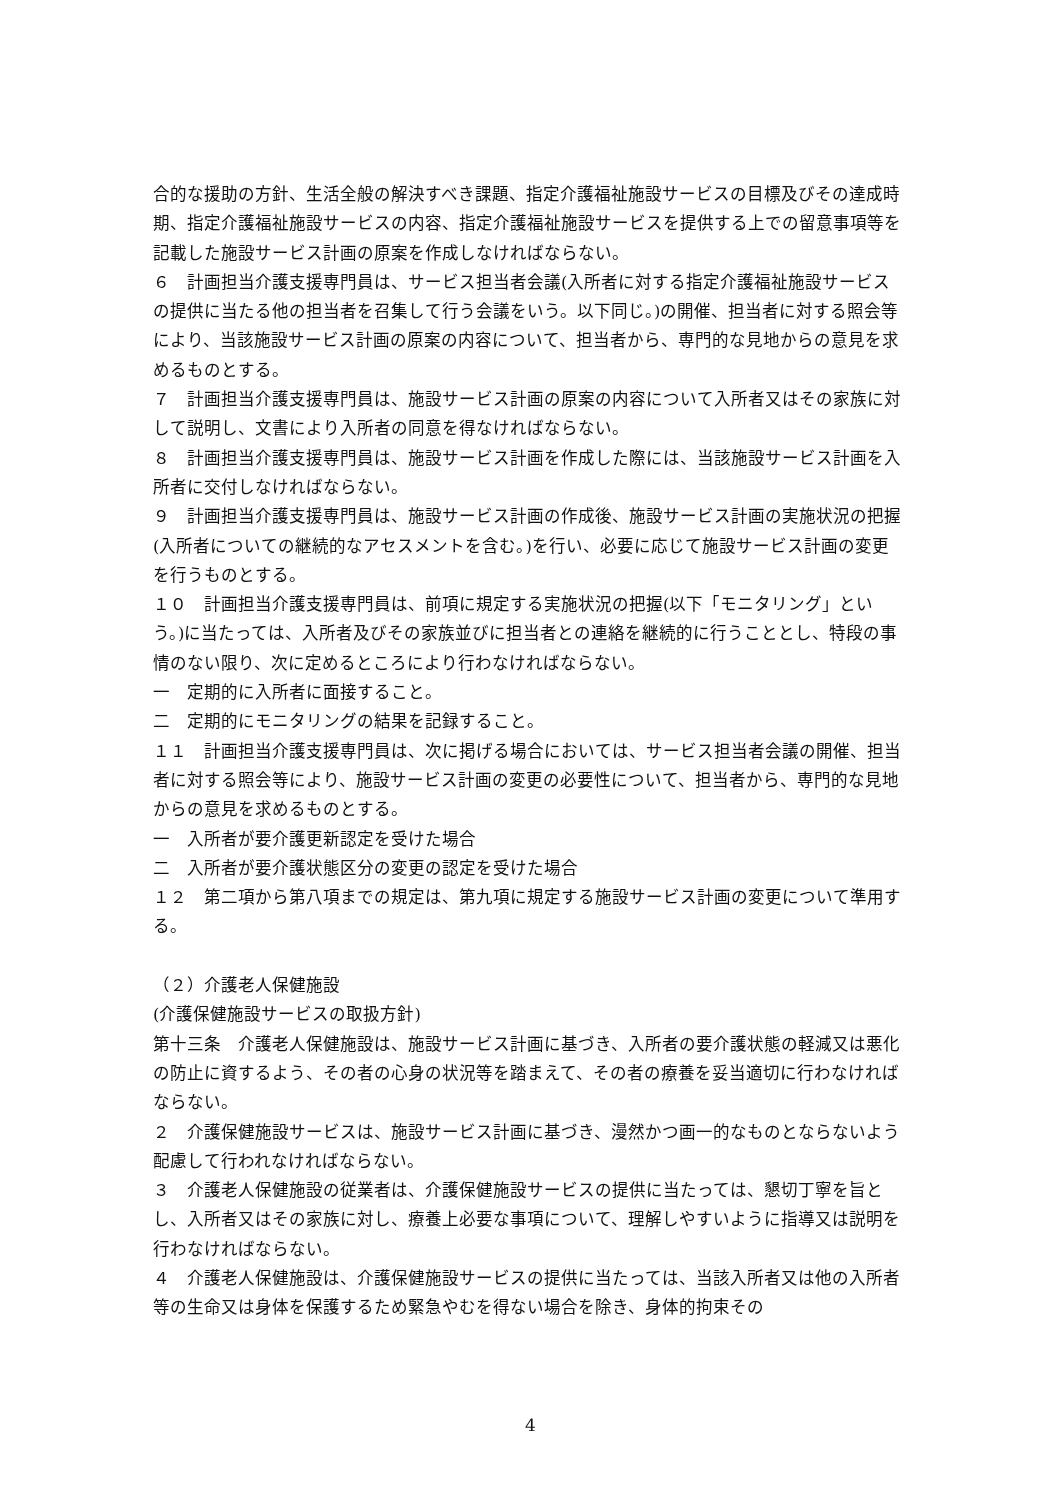合的な援助の方針、生活全般の解決すべき課題、指定介護福祉施設サービスの目標及びその達成時期、指定介護福祉施設サービスの内容、指定介護福祉施設サービスを提供する上での留意事項等を記載した施設サービス計画の原案を作成しなければならない。
６　計画担当介護支援専門員は、サービス担当者会議(入所者に対する指定介護福祉施設サービスの提供に当たる他の担当者を召集して行う会議をいう。以下同じ。)の開催、担当者に対する照会等により、当該施設サービス計画の原案の内容について、担当者から、専門的な見地からの意見を求めるものとする。
７　計画担当介護支援専門員は、施設サービス計画の原案の内容について入所者又はその家族に対して説明し、文書により入所者の同意を得なければならない。
８　計画担当介護支援専門員は、施設サービス計画を作成した際には、当該施設サービス計画を入所者に交付しなければならない。
９　計画担当介護支援専門員は、施設サービス計画の作成後、施設サービス計画の実施状況の把握(入所者についての継続的なアセスメントを含む。)を行い、必要に応じて施設サービス計画の変更を行うものとする。
１０　計画担当介護支援専門員は、前項に規定する実施状況の把握(以下「モニタリング」という。)に当たっては、入所者及びその家族並びに担当者との連絡を継続的に行うこととし、特段の事情のない限り、次に定めるところにより行わなければならない。
一　定期的に入所者に面接すること。
二　定期的にモニタリングの結果を記録すること。
１１　計画担当介護支援専門員は、次に掲げる場合においては、サービス担当者会議の開催、担当者に対する照会等により、施設サービス計画の変更の必要性について、担当者から、専門的な見地からの意見を求めるものとする。
一　入所者が要介護更新認定を受けた場合
二　入所者が要介護状態区分の変更の認定を受けた場合
１２　第二項から第八項までの規定は、第九項に規定する施設サービス計画の変更について準用する。
（２）介護老人保健施設
(介護保健施設サービスの取扱方針)
第十三条　介護老人保健施設は、施設サービス計画に基づき、入所者の要介護状態の軽減又は悪化の防止に資するよう、その者の心身の状況等を踏まえて、その者の療養を妥当適切に行わなければならない。
２　介護保健施設サービスは、施設サービス計画に基づき、漫然かつ画一的なものとならないよう配慮して行われなければならない。
３　介護老人保健施設の従業者は、介護保健施設サービスの提供に当たっては、懇切丁寧を旨とし、入所者又はその家族に対し、療養上必要な事項について、理解しやすいように指導又は説明を行わなければならない。
４　介護老人保健施設は、介護保健施設サービスの提供に当たっては、当該入所者又は他の入所者等の生命又は身体を保護するため緊急やむを得ない場合を除き、身体的拘束その
4